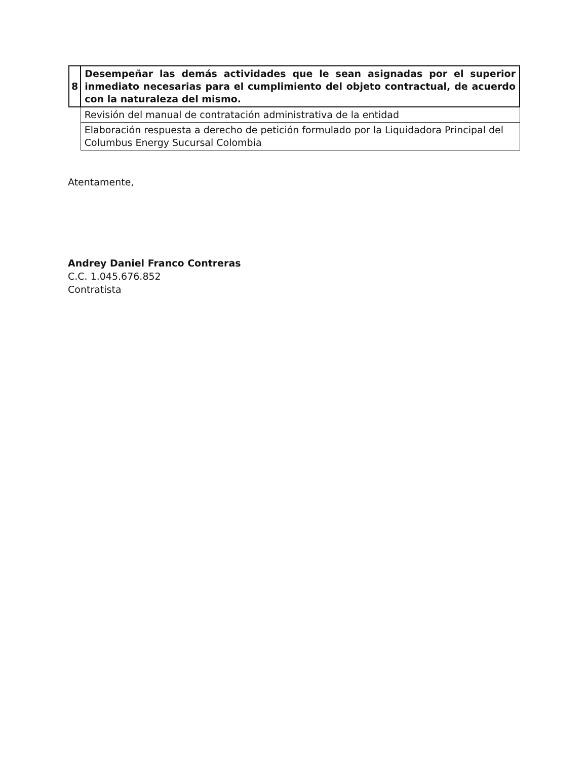| 8 | Desempeñar las demás actividades que le sean asignadas por el superior inmediato necesarias para el cumplimiento del objeto contractual, de acuerdo con la naturaleza del mismo. |
| | Revisión del manual de contratación administrativa de la entidad |
| | Elaboración respuesta a derecho de petición formulado por la Liquidadora Principal del Columbus Energy Sucursal Colombia |
Atentamente,
Andrey Daniel Franco Contreras
C.C. 1.045.676.852
Contratista